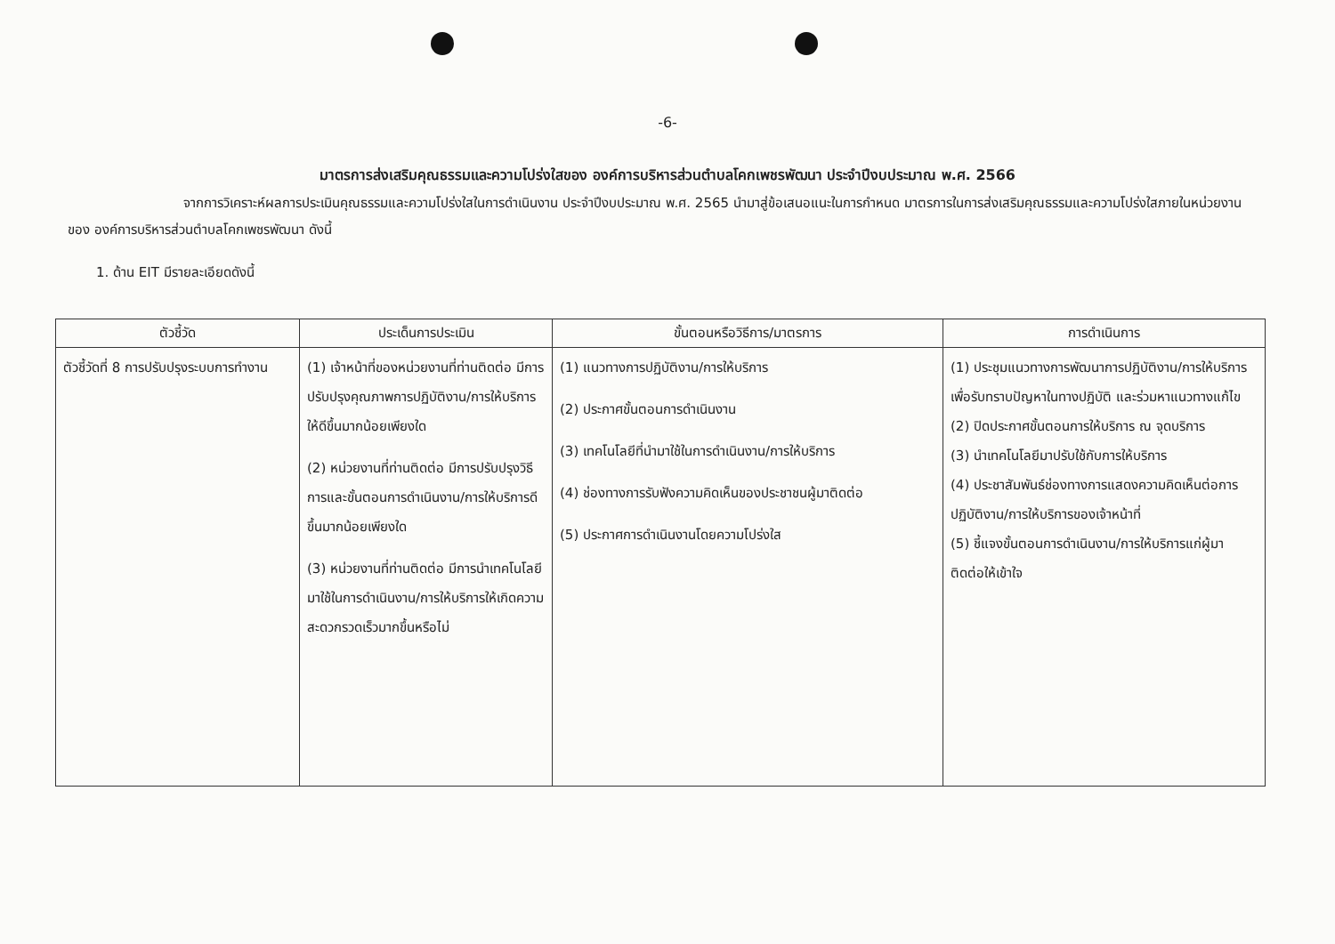-6-
มาตรการส่งเสริมคุณธรรมและความโปร่งใสของ องค์การบริหารส่วนตำบลโคกเพชรพัฒนา ประจำปีงบประมาณ พ.ศ. 2566
จากการวิเคราะห์ผลการประเมินคุณธรรมและความโปร่งใสในการดำเนินงาน ประจำปีงบประมาณ พ.ศ. 2565 นำมาสู่ข้อเสนอแนะในการกำหนด มาตรการในการส่งเสริมคุณธรรมและความโปร่งใสภายในหน่วยงานของ องค์การบริหารส่วนตำบลโคกเพชรพัฒนา ดังนี้
1. ด้าน EIT มีรายละเอียดดังนี้
| ตัวชี้วัด | ประเด็นการประเมิน | ขั้นตอนหรือวิธีการ/มาตรการ | การดำเนินการ |
| --- | --- | --- | --- |
| ตัวชี้วัดที่ 8 การปรับปรุงระบบการทำงาน | (1) เจ้าหน้าที่ของหน่วยงานที่ท่านติดต่อ มีการปรับปรุงคุณภาพการปฏิบัติงาน/การให้บริการให้ดีขึ้นมากน้อยเพียงใด (2) หน่วยงานที่ท่านติดต่อ มีการปรับปรุงวิธีการและขั้นตอนการดำเนินงาน/การให้บริการดีขึ้นมากน้อยเพียงใด (3) หน่วยงานที่ท่านติดต่อ มีการนำเทคโนโลยีมาใช้ในการดำเนินงาน/การให้บริการให้เกิดความสะดวกรวดเร็วมากขึ้นหรือไม่ | (1) แนวทางการปฏิบัติงาน/การให้บริการ (2) ประกาศขั้นตอนการดำเนินงาน (3) เทคโนโลยีที่นำมาใช้ในการดำเนินงาน/การให้บริการ (4) ช่องทางการรับฟังความคิดเห็นของประชาชนผู้มาติดต่อ (5) ประกาศการดำเนินงานโดยความโปร่งใส | (1) ประชุมแนวทางการพัฒนาการปฏิบัติงาน/การให้บริการ เพื่อรับทราบปัญหาในทางปฏิบัติ และร่วมหาแนวทางแก้ไข (2) ปิดประกาศขั้นตอนการให้บริการ ณ จุดบริการ (3) นำเทคโนโลยีมาปรับใช้กับการให้บริการ (4) ประชาสัมพันธ์ช่องทางการแสดงความคิดเห็นต่อการปฏิบัติงาน/การให้บริการของเจ้าหน้าที่ (5) ชี้แจงขั้นตอนการดำเนินงาน/การให้บริการแก่ผู้มาติดต่อให้เข้าใจ |